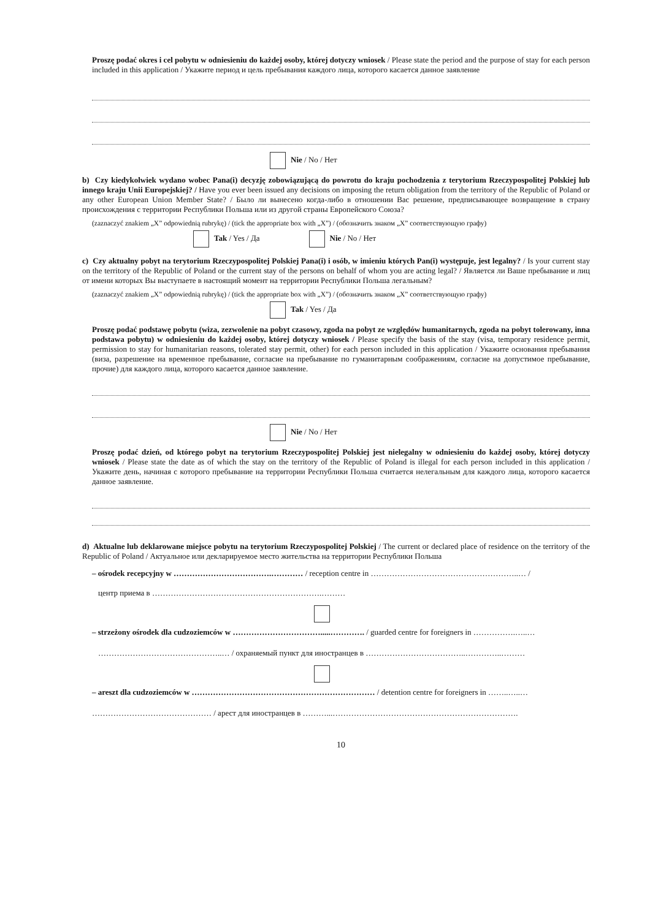Proszę podać okres i cel pobytu w odniesieniu do każdej osoby, której dotyczy wniosek / Please state the period and the purpose of stay for each person included in this application / Укажите период и цель пребывания каждого лица, которого касается данное заявление
Nie / No / Нет
b) Czy kiedykolwiek wydano wobec Pana(i) decyzję zobowiązującą do powrotu do kraju pochodzenia z terytorium Rzeczypospolitej Polskiej lub innego kraju Unii Europejskiej? / Have you ever been issued any decisions on imposing the return obligation from the territory of the Republic of Poland or any other European Union Member State? / Было ли вынесено когда-либо в отношении Вас решение, предписывающее возвращение в страну происхождения с территории Республики Польша или из другой страны Европейского Союза?
(zaznaczyć znakiem „X” odpowiednią rubrykę) / (tick the appropriate box with „X”) / (обозначить знаком „X” соответствующую графу)
Tak / Yes / Да Nie / No / Нет
c) Czy aktualny pobyt na terytorium Rzeczypospolitej Polskiej Pana(i) i osób, w imieniu których Pan(i) występuje, jest legalny? / Is your current stay on the territory of the Republic of Poland or the current stay of the persons on behalf of whom you are acting legal? / Является ли Ваше пребывание и лиц от имени которых Вы выступаете в настоящий момент на территории Республики Польша легальным?
(zaznaczyć znakiem „X” odpowiednią rubrykę) / (tick the appropriate box with „X”) / (обозначить знаком „X” соответствующую графу)
Tak / Yes / Да
Proszę podać podstawę pobytu (wiza, zezwolenie na pobyt czasowy, zgoda na pobyt ze względów humanitarnych, zgoda na pobyt tolerowany, inna podstawa pobytu) w odniesieniu do każdej osoby, której dotyczy wniosek / Please specify the basis of the stay (visa, temporary residence permit, permission to stay for humanitarian reasons, tolerated stay permit, other) for each person included in this application / Укажите основания пребывания (виза, разрешение на временное пребывание, согласие на пребывание по гуманитарным соображениям, согласие на допустимое пребывание, прочие) для каждого лица, которого касается данное заявление.
Nie / No / Нет
Proszę podać dzień, od którego pobyt na terytorium Rzeczypospolitej Polskiej jest nielegalny w odniesieniu do każdej osoby, której dotyczy wniosek / Please state the date as of which the stay on the territory of the Republic of Poland is illegal for each person included in this application / Укажите день, начиная с которого пребывание на территории Республики Польша считается нелегальным для каждого лица, которого касается данное заявление.
d) Aktualne lub deklarowane miejsce pobytu na terytorium Rzeczypospolitej Polskiej / The current or declared place of residence on the territory of the Republic of Poland / Актуальное или декларируемое место жительства на территории Республики Польша
– ośrodek recepcyjny w ……………………………….………… / reception centre in ………………………………………………..… /
центр приема в ……………………………………………………….………
– strzeżony ośrodek dla cudzoziemców w …………………………….....…………. / guarded centre for foreigners in …………….…..…
………………………………………..… / охраняемый пункт для иностранцев в ………………………………..…………..………
– areszt dla cudzoziemców w …………………………………………………………… / detention centre for foreigners in ……..…..…
……………………………………… / арест для иностранцев в ………...…………………………………………………………….
10